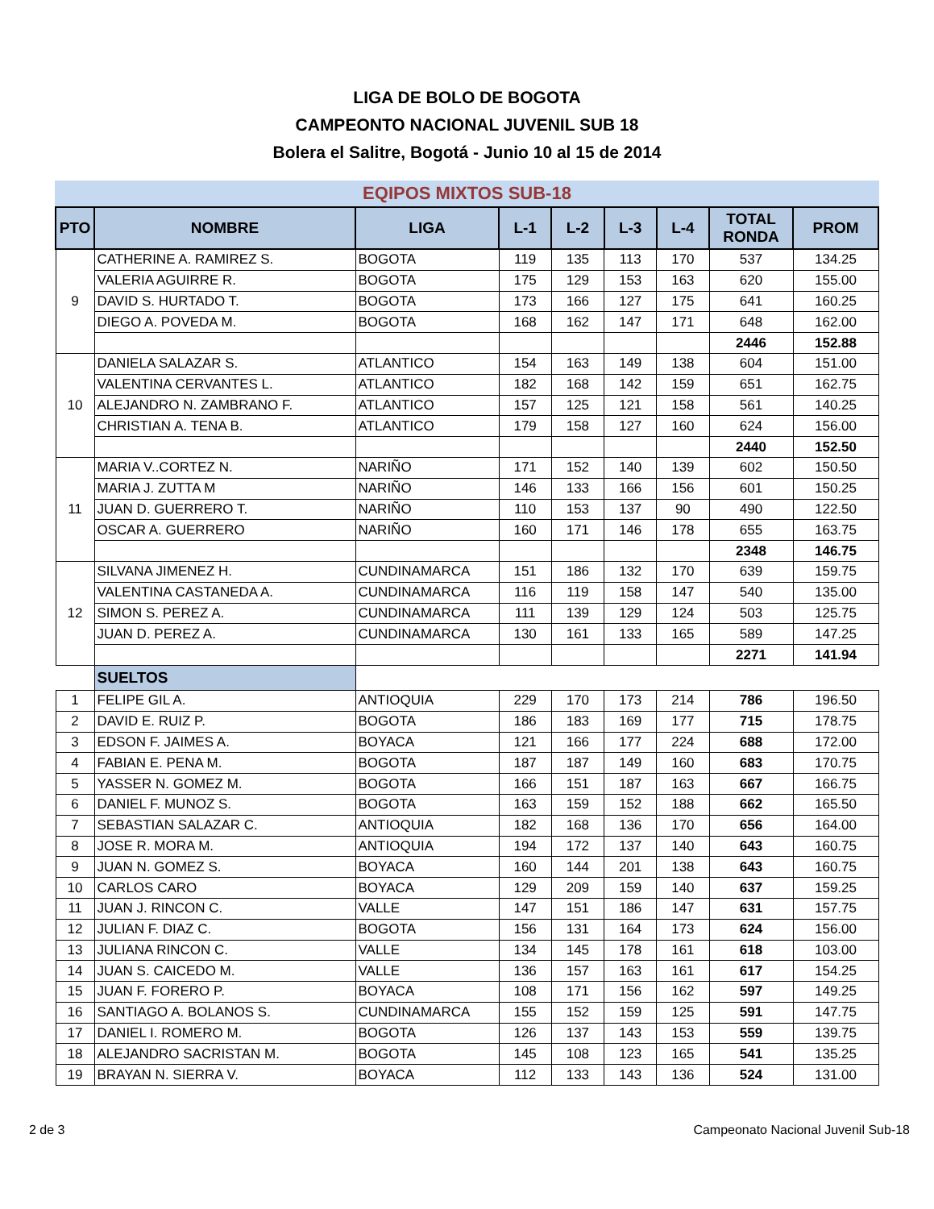LIGA DE BOLO DE BOGOTA
CAMPEONTO NACIONAL JUVENIL SUB 18
Bolera el Salitre, Bogotá - Junio 10 al 15 de 2014
EQIPOS MIXTOS SUB-18
| PTO | NOMBRE | LIGA | L-1 | L-2 | L-3 | L-4 | TOTAL RONDA | PROM |
| --- | --- | --- | --- | --- | --- | --- | --- | --- |
| 9 | CATHERINE A. RAMIREZ S. | BOGOTA | 119 | 135 | 113 | 170 | 537 | 134.25 |
| | VALERIA AGUIRRE R. | BOGOTA | 175 | 129 | 153 | 163 | 620 | 155.00 |
| | DAVID S. HURTADO T. | BOGOTA | 173 | 166 | 127 | 175 | 641 | 160.25 |
| | DIEGO A. POVEDA M. | BOGOTA | 168 | 162 | 147 | 171 | 648 | 162.00 |
| | | | | | | | 2446 | 152.88 |
| 10 | DANIELA SALAZAR S. | ATLANTICO | 154 | 163 | 149 | 138 | 604 | 151.00 |
| | VALENTINA CERVANTES L. | ATLANTICO | 182 | 168 | 142 | 159 | 651 | 162.75 |
| | ALEJANDRO N. ZAMBRANO F. | ATLANTICO | 157 | 125 | 121 | 158 | 561 | 140.25 |
| | CHRISTIAN A. TENA B. | ATLANTICO | 179 | 158 | 127 | 160 | 624 | 156.00 |
| | | | | | | | 2440 | 152.50 |
| 11 | MARIA V..CORTEZ N. | NARIÑO | 171 | 152 | 140 | 139 | 602 | 150.50 |
| | MARIA J. ZUTTA M | NARIÑO | 146 | 133 | 166 | 156 | 601 | 150.25 |
| | JUAN D. GUERRERO T. | NARIÑO | 110 | 153 | 137 | 90 | 490 | 122.50 |
| | OSCAR A. GUERRERO | NARIÑO | 160 | 171 | 146 | 178 | 655 | 163.75 |
| | | | | | | | 2348 | 146.75 |
| 12 | SILVANA JIMENEZ H. | CUNDINAMARCA | 151 | 186 | 132 | 170 | 639 | 159.75 |
| | VALENTINA CASTANEDA A. | CUNDINAMARCA | 116 | 119 | 158 | 147 | 540 | 135.00 |
| | SIMON S. PEREZ A. | CUNDINAMARCA | 111 | 139 | 129 | 124 | 503 | 125.75 |
| | JUAN D. PEREZ A. | CUNDINAMARCA | 130 | 161 | 133 | 165 | 589 | 147.25 |
| | | | | | | | 2271 | 141.94 |
| | SUELTOS | | | | | | | |
| 1 | FELIPE GIL A. | ANTIOQUIA | 229 | 170 | 173 | 214 | 786 | 196.50 |
| 2 | DAVID E. RUIZ P. | BOGOTA | 186 | 183 | 169 | 177 | 715 | 178.75 |
| 3 | EDSON F. JAIMES A. | BOYACA | 121 | 166 | 177 | 224 | 688 | 172.00 |
| 4 | FABIAN E. PENA M. | BOGOTA | 187 | 187 | 149 | 160 | 683 | 170.75 |
| 5 | YASSER N. GOMEZ M. | BOGOTA | 166 | 151 | 187 | 163 | 667 | 166.75 |
| 6 | DANIEL F. MUNOZ S. | BOGOTA | 163 | 159 | 152 | 188 | 662 | 165.50 |
| 7 | SEBASTIAN SALAZAR C. | ANTIOQUIA | 182 | 168 | 136 | 170 | 656 | 164.00 |
| 8 | JOSE R. MORA M. | ANTIOQUIA | 194 | 172 | 137 | 140 | 643 | 160.75 |
| 9 | JUAN N. GOMEZ S. | BOYACA | 160 | 144 | 201 | 138 | 643 | 160.75 |
| 10 | CARLOS CARO | BOYACA | 129 | 209 | 159 | 140 | 637 | 159.25 |
| 11 | JUAN J. RINCON C. | VALLE | 147 | 151 | 186 | 147 | 631 | 157.75 |
| 12 | JULIAN F. DIAZ C. | BOGOTA | 156 | 131 | 164 | 173 | 624 | 156.00 |
| 13 | JULIANA RINCON C. | VALLE | 134 | 145 | 178 | 161 | 618 | 103.00 |
| 14 | JUAN S. CAICEDO M. | VALLE | 136 | 157 | 163 | 161 | 617 | 154.25 |
| 15 | JUAN F. FORERO P. | BOYACA | 108 | 171 | 156 | 162 | 597 | 149.25 |
| 16 | SANTIAGO A. BOLANOS S. | CUNDINAMARCA | 155 | 152 | 159 | 125 | 591 | 147.75 |
| 17 | DANIEL I. ROMERO M. | BOGOTA | 126 | 137 | 143 | 153 | 559 | 139.75 |
| 18 | ALEJANDRO SACRISTAN M. | BOGOTA | 145 | 108 | 123 | 165 | 541 | 135.25 |
| 19 | BRAYAN N. SIERRA V. | BOYACA | 112 | 133 | 143 | 136 | 524 | 131.00 |
2 de 3 Campeonato Nacional Juvenil Sub-18